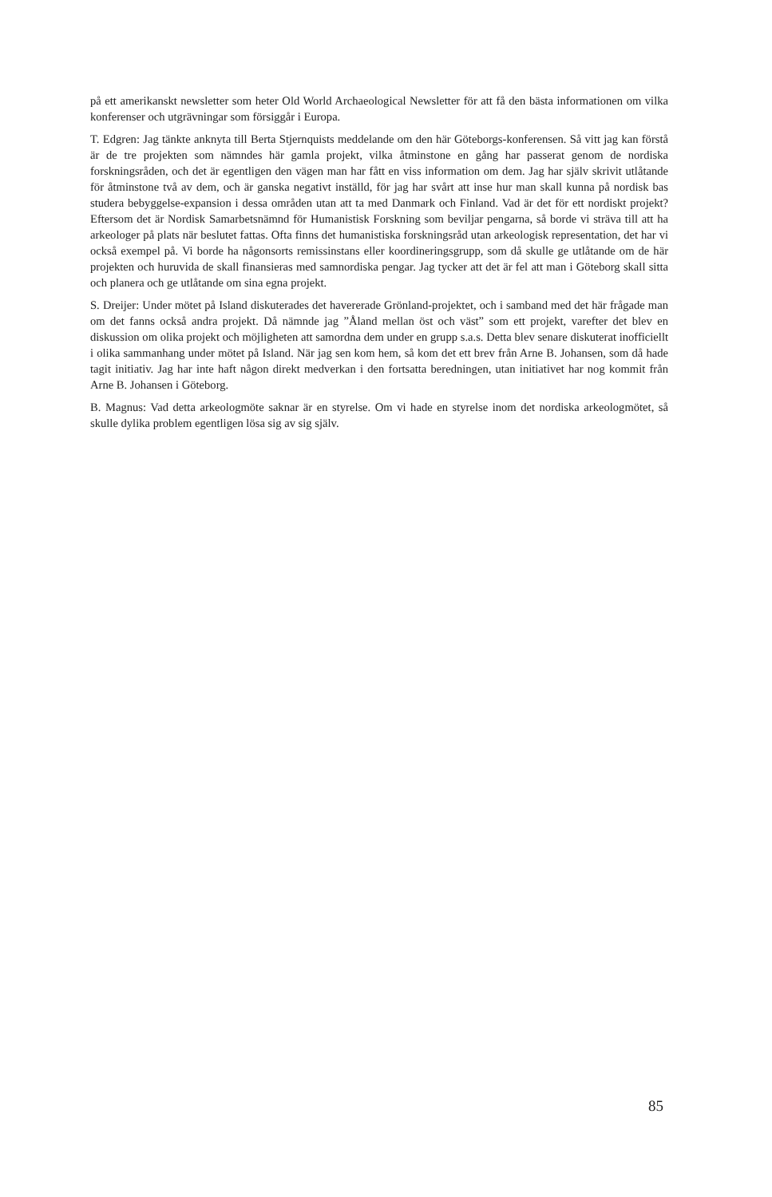på ett amerikanskt newsletter som heter Old World Archaeological Newsletter för att få den bästa informationen om vilka konferenser och utgrävningar som försiggår i Europa.
T. Edgren: Jag tänkte anknyta till Berta Stjernquists meddelande om den här Göteborgs-konferensen. Så vitt jag kan förstå är de tre projekten som nämndes här gamla projekt, vilka åtminstone en gång har passerat genom de nordiska forskningsråden, och det är egentligen den vägen man har fått en viss information om dem. Jag har själv skrivit utlåtande för åtminstone två av dem, och är ganska negativt inställd, för jag har svårt att inse hur man skall kunna på nordisk bas studera bebyggelse-expansion i dessa områden utan att ta med Danmark och Finland. Vad är det för ett nordiskt projekt? Eftersom det är Nordisk Samarbetsnämnd för Humanistisk Forskning som beviljar pengarna, så borde vi sträva till att ha arkeologer på plats när beslutet fattas. Ofta finns det humanistiska forskningsråd utan arkeologisk representation, det har vi också exempel på. Vi borde ha någonsorts remissinstans eller koordineringsgrupp, som då skulle ge utlåtande om de här projekten och huruvida de skall finansieras med samnordiska pengar. Jag tycker att det är fel att man i Göteborg skall sitta och planera och ge utlåtande om sina egna projekt.
S. Dreijer: Under mötet på Island diskuterades det havererade Grönland-projektet, och i samband med det här frågade man om det fanns också andra projekt. Då nämnde jag ”Åland mellan öst och väst” som ett projekt, varefter det blev en diskussion om olika projekt och möjligheten att samordna dem under en grupp s.a.s. Detta blev senare diskuterat inofficiellt i olika sammanhang under mötet på Island. När jag sen kom hem, så kom det ett brev från Arne B. Johansen, som då hade tagit initiativ. Jag har inte haft någon direkt medverkan i den fortsatta beredningen, utan initiativet har nog kommit från Arne B. Johansen i Göteborg.
B. Magnus: Vad detta arkeologmöte saknar är en styrelse. Om vi hade en styrelse inom det nordiska arkeologmötet, så skulle dylika problem egentligen lösa sig av sig själv.
85